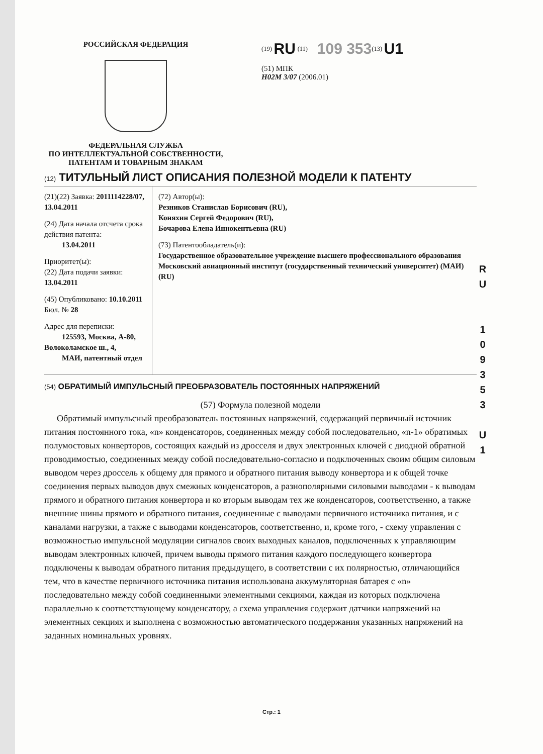РОССИЙСКАЯ ФЕДЕРАЦИЯ
ФЕДЕРАЛЬНАЯ СЛУЖБА
ПО ИНТЕЛЛЕКТУАЛЬНОЙ СОБСТВЕННОСТИ,
ПАТЕНТАМ И ТОВАРНЫМ ЗНАКАМ
<sup>(19)</sup> RU <sup>(11)</sup> 109 353<sup>(13)</sup> U1
(51) МПК
H02M 3/07 (2006.01)
(12) ТИТУЛЬНЫЙ ЛИСТ ОПИСАНИЯ ПОЛЕЗНОЙ МОДЕЛИ К ПАТЕНТУ
(21)(22) Заявка: 2011114228/07, 13.04.2011
(24) Дата начала отсчета срока действия патента:
13.04.2011
Приоритет(ы):
(22) Дата подачи заявки: 13.04.2011
(45) Опубликовано: 10.10.2011 Бюл. № 28
Адрес для переписки:
125593, Москва, А-80, Волоколамское ш., 4,
МАИ, патентный отдел
(72) Автор(ы):
Резников Станислав Борисович (RU),
Коняхин Сергей Федорович (RU),
Бочарова Елена Иннокентьевна (RU)
(73) Патентообладатель(и):
Государственное образовательное учреждение высшего профессионального образования Московский авиационный институт (государственный технический университет) (МАИ) (RU)
(54) ОБРАТИМЫЙ ИМПУЛЬСНЫЙ ПРЕОБРАЗОВАТЕЛЬ ПОСТОЯННЫХ НАПРЯЖЕНИЙ
(57) Формула полезной модели
Обратимый импульсный преобразователь постоянных напряжений, содержащий первичный источник питания постоянного тока, «n» конденсаторов, соединенных между собой последовательно, «n-1» обратимых полумостовых конверторов, состоящих каждый из дросселя и двух электронных ключей с диодной обратной проводимостью, соединенных между собой последовательно-согласно и подключенных своим общим силовым выводом через дроссель к общему для прямого и обратного питания выводу конвертора и к общей точке соединения первых выводов двух смежных конденсаторов, а разнополярными силовыми выводами - к выводам прямого и обратного питания конвертора и ко вторым выводам тех же конденсаторов, соответственно, а также внешние шины прямого и обратного питания, соединенные с выводами первичного источника питания, и с каналами нагрузки, а также с выводами конденсаторов, соответственно, и, кроме того, - схему управления с возможностью импульсной модуляции сигналов своих выходных каналов, подключенных к управляющим выводам электронных ключей, причем выводы прямого питания каждого последующего конвертора подключены к выводам обратного питания предыдущего, в соответствии с их полярностью, отличающийся тем, что в качестве первичного источника питания использована аккумуляторная батарея с «n» последовательно между собой соединенными элементными секциями, каждая из которых подключена параллельно к соответствующему конденсатору, а схема управления содержит датчики напряжений на элементных секциях и выполнена с возможностью автоматического поддержания указанных напряжений на заданных номинальных уровнях.
R U
1 0 9 3 5 3
U 1
Стр.: 1